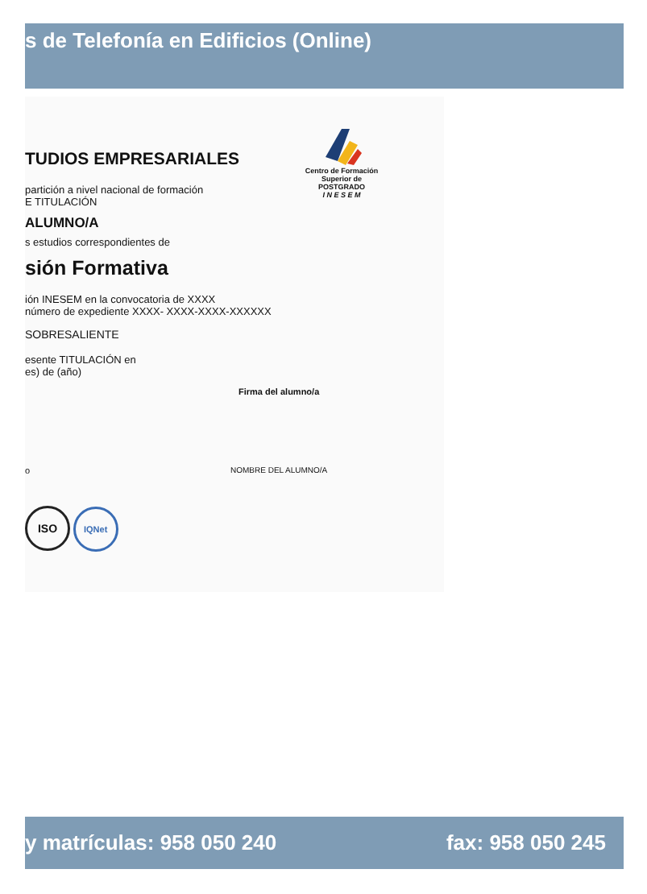s de Telefonía en Edificios (Online)
Centro de Formación
Superior de POSTGRADO
I N E S E M
TUDIOS EMPRESARIALES
partición a nivel nacional de formación
E TITULACIÓN
ALUMNO/A
s estudios correspondientes de
sión Formativa
ión INESEM en la convocatoria de XXXX
número de expediente XXXX- XXXX-XXXX-XXXXXX
SOBRESALIENTE
esente TITULACIÓN en
es) de (año)
Firma del alumno/a
o NOMBRE DEL ALUMNO/A
ISO IQNet
y matrículas: 958 050 240 fax: 958 050 245